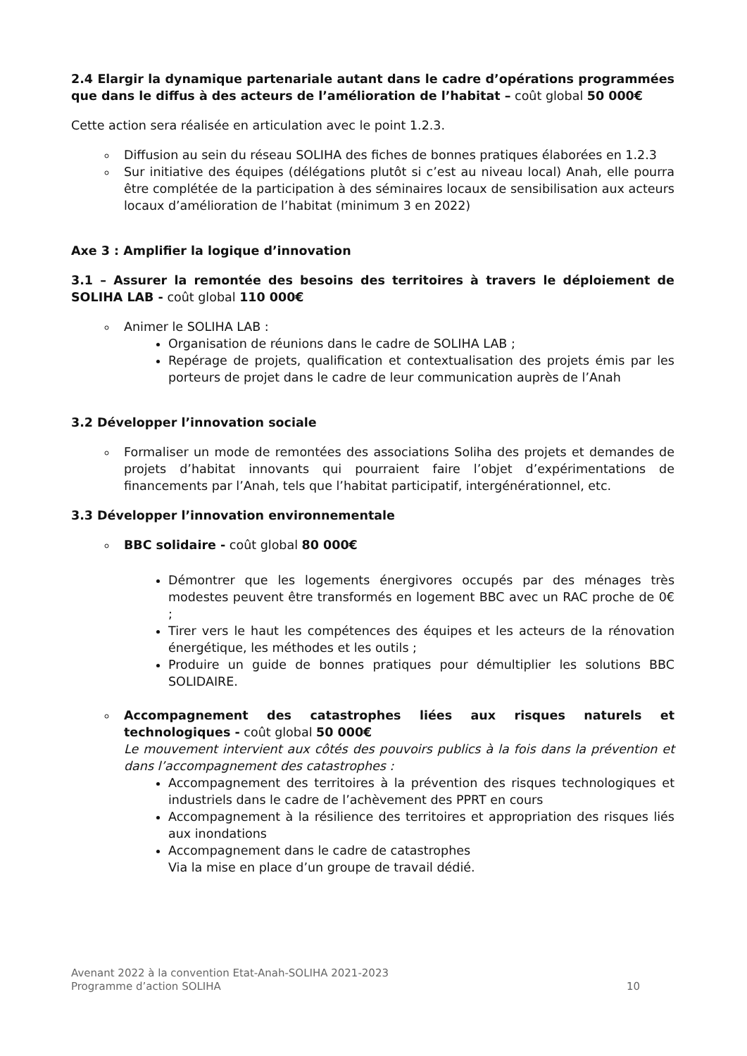2.4 Elargir la dynamique partenariale autant dans le cadre d’opérations programmées que dans le diffus à des acteurs de l’amélioration de l’habitat – coût global 50 000€
Cette action sera réalisée en articulation avec le point 1.2.3.
Diffusion au sein du réseau SOLIHA des fiches de bonnes pratiques élaborées en 1.2.3
Sur initiative des équipes (délégations plutôt si c’est au niveau local) Anah, elle pourra être complétée de la participation à des séminaires locaux de sensibilisation aux acteurs locaux d’amélioration de l’habitat (minimum 3 en 2022)
Axe 3 : Amplifier la logique d’innovation
3.1 – Assurer la remontée des besoins des territoires à travers le déploiement de SOLIHA LAB - coût global 110 000€
Animer le SOLIHA LAB :
Organisation de réunions dans le cadre de SOLIHA LAB ;
Repérage de projets, qualification et contextualisation des projets émis par les porteurs de projet dans le cadre de leur communication auprès de l’Anah
3.2 Développer l’innovation sociale
Formaliser un mode de remontées des associations Soliha des projets et demandes de projets d’habitat innovants qui pourraient faire l’objet d’expérimentations de financements par l’Anah, tels que l’habitat participatif, intergénérationnel, etc.
3.3 Développer l’innovation environnementale
BBC solidaire - coût global 80 000€
Démontrer que les logements énergivores occupés par des ménages très modestes peuvent être transformés en logement BBC avec un RAC proche de 0€ ;
Tirer vers le haut les compétences des équipes et les acteurs de la rénovation énergétique, les méthodes et les outils ;
Produire un guide de bonnes pratiques pour démultiplier les solutions BBC SOLIDAIRE.
Accompagnement des catastrophes liées aux risques naturels et technologiques - coût global 50 000€
Le mouvement intervient aux côtés des pouvoirs publics à la fois dans la prévention et dans l’accompagnement des catastrophes :
Accompagnement des territoires à la prévention des risques technologiques et industriels dans le cadre de l’achèvement des PPRT en cours
Accompagnement à la résilience des territoires et appropriation des risques liés aux inondations
Accompagnement dans le cadre de catastrophes
Via la mise en place d’un groupe de travail dédié.
Avenant 2022 à la convention Etat-Anah-SOLIHA 2021-2023
Programme d’action SOLIHA 10